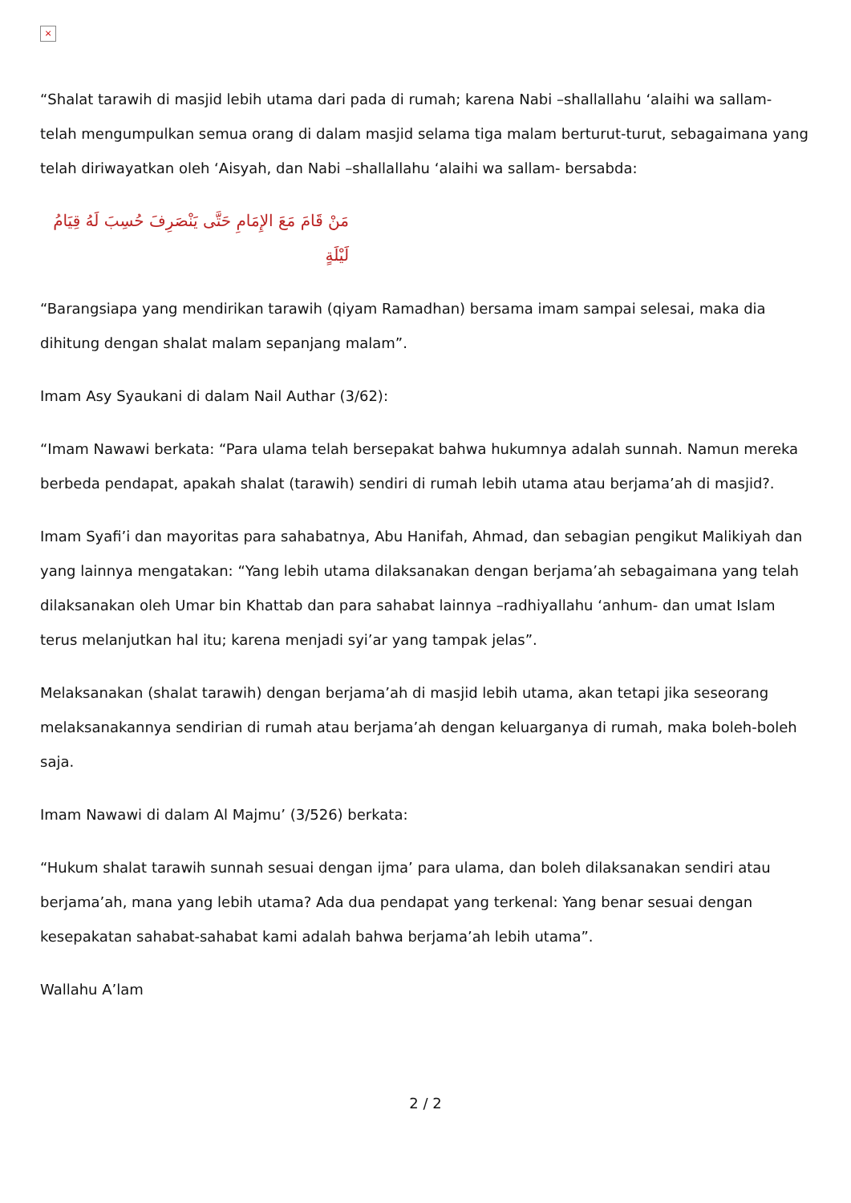×
“Shalat tarawih di masjid lebih utama dari pada di rumah; karena Nabi –shallallahu ‘alaihi wa sallam- telah mengumpulkan semua orang di dalam masjid selama tiga malam berturut-turut, sebagaimana yang telah diriwayatkan oleh ‘Aisyah, dan Nabi –shallallahu ‘alaihi wa sallam- bersabda:
مَنْ قَامَ مَعَ الإِمَامِ حَتَّى يَنْصَرِفَ حُسِبَ لَهُ قِيَامُ لَيْلَةٍ
“Barangsiapa yang mendirikan tarawih (qiyam Ramadhan) bersama imam sampai selesai, maka dia dihitung dengan shalat malam sepanjang malam”.
Imam Asy Syaukani di dalam Nail Authar (3/62):
“Imam Nawawi berkata: “Para ulama telah bersepakat bahwa hukumnya adalah sunnah. Namun mereka berbeda pendapat, apakah shalat (tarawih) sendiri di rumah lebih utama atau berjama’ah di masjid?.
Imam Syafi’i dan mayoritas para sahabatnya, Abu Hanifah, Ahmad, dan sebagian pengikut Malikiyah dan yang lainnya mengatakan: “Yang lebih utama dilaksanakan dengan berjama’ah sebagaimana yang telah dilaksanakan oleh Umar bin Khattab dan para sahabat lainnya –radhiyallahu ‘anhum- dan umat Islam terus melanjutkan hal itu; karena menjadi syi’ar yang tampak jelas”.
Melaksanakan (shalat tarawih) dengan berjama’ah di masjid lebih utama, akan tetapi jika seseorang melaksanakannya sendirian di rumah atau berjama’ah dengan keluarganya di rumah, maka boleh-boleh saja.
Imam Nawawi di dalam Al Majmu’ (3/526) berkata:
“Hukum shalat tarawih sunnah sesuai dengan ijma’ para ulama, dan boleh dilaksanakan sendiri atau berjama’ah, mana yang lebih utama? Ada dua pendapat yang terkenal: Yang benar sesuai dengan kesepakatan sahabat-sahabat kami adalah bahwa berjama’ah lebih utama”.
Wallahu A’lam
2 / 2